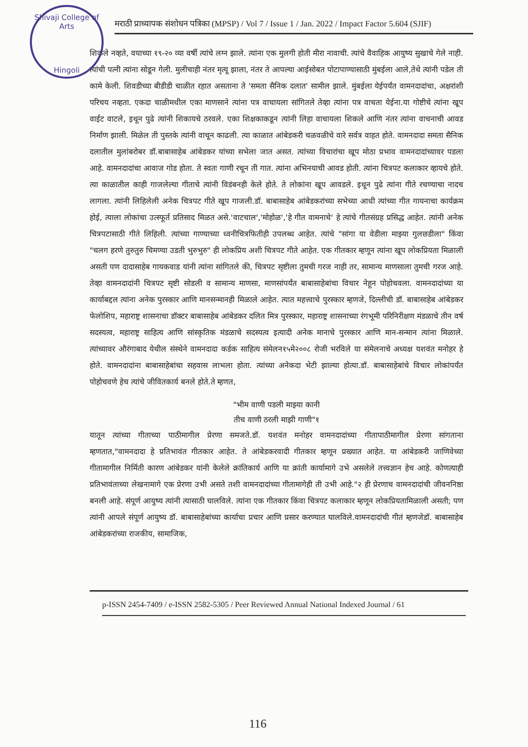Shivaji College of Arts
Hingoli
मराठी प्राध्यापक संशोधन पत्रिका (MPSP) / Vol 7 / Issue 1 / Jan. 2022 / Impact Factor 5.604 (SJIF)
शिकले नव्हते, वयाच्या १९-२० व्या वर्षी त्यांचे लग्न झाले. त्यांना एक मुलगी होती मीरा नावाची. त्यांचे वैवाहिक आयुष्य सुखाचे गेले नाही. त्यांची पत्नी त्यांना सोडून गेली. मुलीचाही नंतर मृत्यू झाला, नंतर ते आपल्या आईसोबत पोटापाण्यासाठी मुंबईला आले,तेथे त्यांनी पडेल ती कामे केली. शिवडीच्या बीडीडी चाळीत रहात असताना ते 'समता सैनिक दलात' सामील झाले. मुंबईला येईपर्यंत वामनदादांचा, अक्षरांशी परिचय नव्हता. एकदा चाळीमधील एका माणसाने त्यांना पत्र वाचायला सांगितले तेव्हा त्यांना पत्र वाचता येईना.या गोष्टीचे त्यांना खूप वाईट वाटले, इथून पुढे त्यांनी शिकायचे ठरवले. एका शिक्षकाकडून त्यांनी लिहा वाचायला शिकले आणि नंतर त्यांना वाचनाची आवड निर्माण झाली. मिळेल ती पुस्तके त्यांनी वाचून काढली. त्या काळात आंबेडकरी चळवळीचे वारे सर्वत्र वाहत होते. वामनदादा समता सैनिक दलातील मुलांबरोबर डॉ.बाबासाहेब आंबेडकर यांच्या सभेला जात असत. त्यांच्या विचारांचा खूप मोठा प्रभाव वामनदादांच्यावर पडला आहे. वामनदादांचा आवाज गोड होता. ते स्वतः गाणी रचून ती गात. त्यांना अभिनयाची आवड होती. त्यांना चित्रपट कलाकार व्हायचे होते. त्या काळातील काही गाजलेल्या गीताचे त्यांनी विडंबनही केले होते. ते लोकांना खूप आवडले. इथून पुढे त्यांना गीते रचण्याचा नादच लागला. त्यांनी लिहिलेली अनेक चित्रपट गीते खूप गाजली.डॉ. बाबासाहेब आंबेडकरांच्या सभेच्या आधी त्यांच्या गीत गायनाचा कार्यक्रम होई, त्याला लोकांचा उत्स्फूर्त प्रतिसाद मिळत असे.'वाटचाल','मोहोळ','हे गीत वामनाचे' हे त्यांचे गीतसंग्रह प्रसिद्ध आहेत. त्यांनी अनेक चित्रपटासाठी गीते लिहिली. त्यांच्या गाण्याच्या ध्वनीचित्रफितीही उपलब्ध आहेत. त्यांचे "सांगा या वेडीला माझ्या गुलछडीला" किंवा "चलग हरणे तुरुतुरु चिमण्या उडती भुरुभुरु" ही लोकप्रिय अशी चित्रपट गीते आहेत. एक गीतकार म्हणून त्यांना खूप लोकप्रियता मिळाली असती पण दादासाहेब गायकवाड यांनी त्यांना सांगितले की, चित्रपट सृष्टीला तुमची गरज नाही तर, सामान्य माणसाला तुमची गरज आहे. तेव्हा वामनदादांनी चित्रपट सृष्टी सोडली व सामान्य माणसा, माणसांपर्यंत बाबासाहेबांचा विचार नेहून पोहोचवला. वामनदादांच्या या कार्याबद्दल त्यांना अनेक पुरस्कार आणि मानसन्मानही मिळाले आहेत. त्यात महत्त्वाचे पुरस्कार म्हणजे, दिल्लीची डॉ. बाबासाहेब आंबेडकर फेलोशिप, महाराष्ट्र शासनाचा डॉक्टर बाबासाहेब आंबेडकर दलित मित्र पुरस्कार, महाराष्ट्र शासनाच्या रंगभूमी परिनिरीक्षण मंडळाचे तीन वर्ष सदस्यत्व, महाराष्ट्र साहित्य आणि सांस्कृतिक मंडळाचे सदस्यत्व इत्यादी अनेक मानाचे पुरस्कार आणि मान-सन्मान त्यांना मिळाले. त्यांच्यावर औरंगाबाद येथील संस्थेने वामनदादा कर्डक साहित्य संमेलन१५मे२००८ रोजी भरविले या संमेलनाचे अध्यक्ष यशवंत मनोहर हे होते. वामनदादांना बाबासाहेबांचा सहवास लाभला होता. त्यांच्या अनेकदा भेटी झाल्या होत्या.डॉ. बाबासाहेबांचे विचार लोकांपर्यंत पोहोचवणे हेच त्यांचे जीवितकार्य बनले होते.ते म्हणत,
"भीम वाणी पडली माझ्या कानी
तीच वाणी ठरली माझी गाणी"१
यातून त्यांच्या गीताच्या पाठीमागील प्रेरणा समजते.डॉ. यशवंत मनोहर वामनदादांच्या गीतापाठीमागील प्रेरणा सांगताना म्हणतात,"वामनदादा हे प्रतिभावंत गीतकार आहेत. ते आंबेडकरवादी गीतकार म्हणून प्रख्यात आहेत. या आंबेडकरी जाणिवेच्या गीतामागील निर्मिती कारण आंबेडकर यांनी केलेले क्रांतिकार्य आणि या क्रांती कार्यामागे उभे असलेले तत्त्वज्ञान हेच आहे. कोणत्याही प्रतिभावंताच्या लेखनामागे एक प्रेरणा उभी असते तशी वामनदादांच्या गीतामागेही ती उभी आहे."२ ही प्रेरणाच वामनदादांची जीवननिष्ठा बनली आहे. संपूर्ण आयुष्य त्यांनी त्यासाठी घालविले. त्यांना एक गीतकार किंवा चित्रपट कलाकार म्हणून लोकप्रियतामिळाली असती; पण त्यांनी आपले संपूर्ण आयुष्य डॉ. बाबासाहेबांच्या कार्याचा प्रचार आणि प्रसार करण्यात घालविले.वामनदादांची गीतं म्हणजेडॉ. बाबासाहेब आंबेडकरांच्या राजकीय, सामाजिक,
p-ISSN 2454-7409 / e-ISSN 2582-5305 / Peer Reviewed Annual National Indexed Journal / 61
116